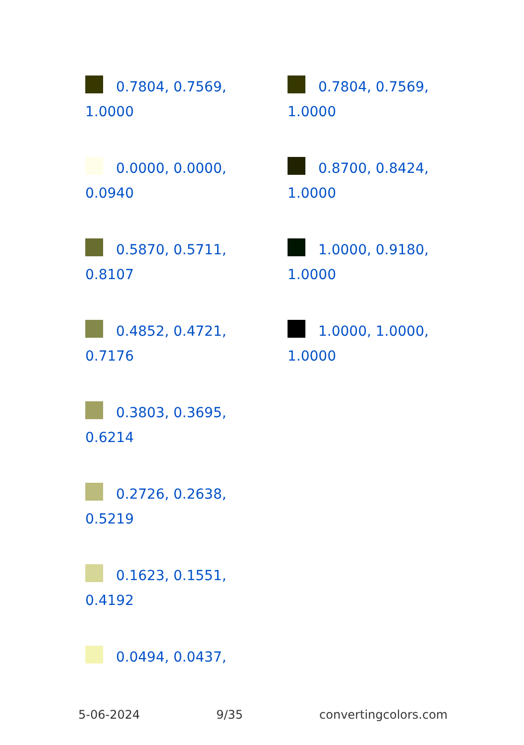0.7804, 0.7569, 1.0000
0.0000, 0.0000, 0.0940
0.5870, 0.5711, 0.8107
0.4852, 0.4721, 0.7176
0.3803, 0.3695, 0.6214
0.2726, 0.2638, 0.5219
0.1623, 0.1551, 0.4192
0.0494, 0.0437,
0.7804, 0.7569, 1.0000
0.8700, 0.8424, 1.0000
1.0000, 0.9180, 1.0000
1.0000, 1.0000, 1.0000
5-06-2024 9/35 convertingcolors.com